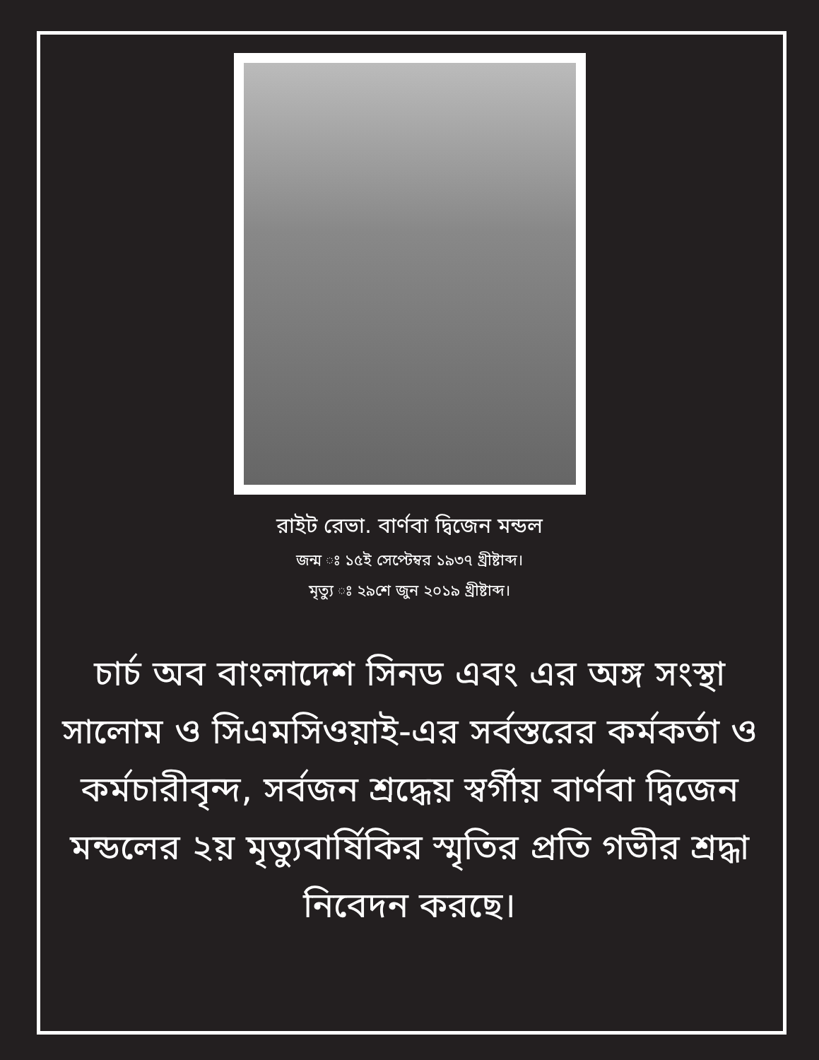রাইট রেভা. বার্ণবা দ্বিজেন মন্ডল
জন্ম ঃ ১৫ই সেপ্টেম্বর ১৯৩৭ খ্রীষ্টাব্দ।
মৃত্যু ঃ ২৯শে জুন ২০১৯ খ্রীষ্টাব্দ।
চার্চ অব বাংলাদেশ সিনড এবং এর অঙ্গ সংস্থা সালোম ও সিএমসিওয়াই-এর সর্বস্তরের কর্মকর্তা ও কর্মচারীবৃন্দ, সর্বজন শ্রদ্ধেয় স্বর্গীয় বার্ণবা দ্বিজেন মন্ডলের ২য় মৃত্যুবার্ষিকির স্মৃতির প্রতি গভীর শ্রদ্ধা নিবেদন করছে।